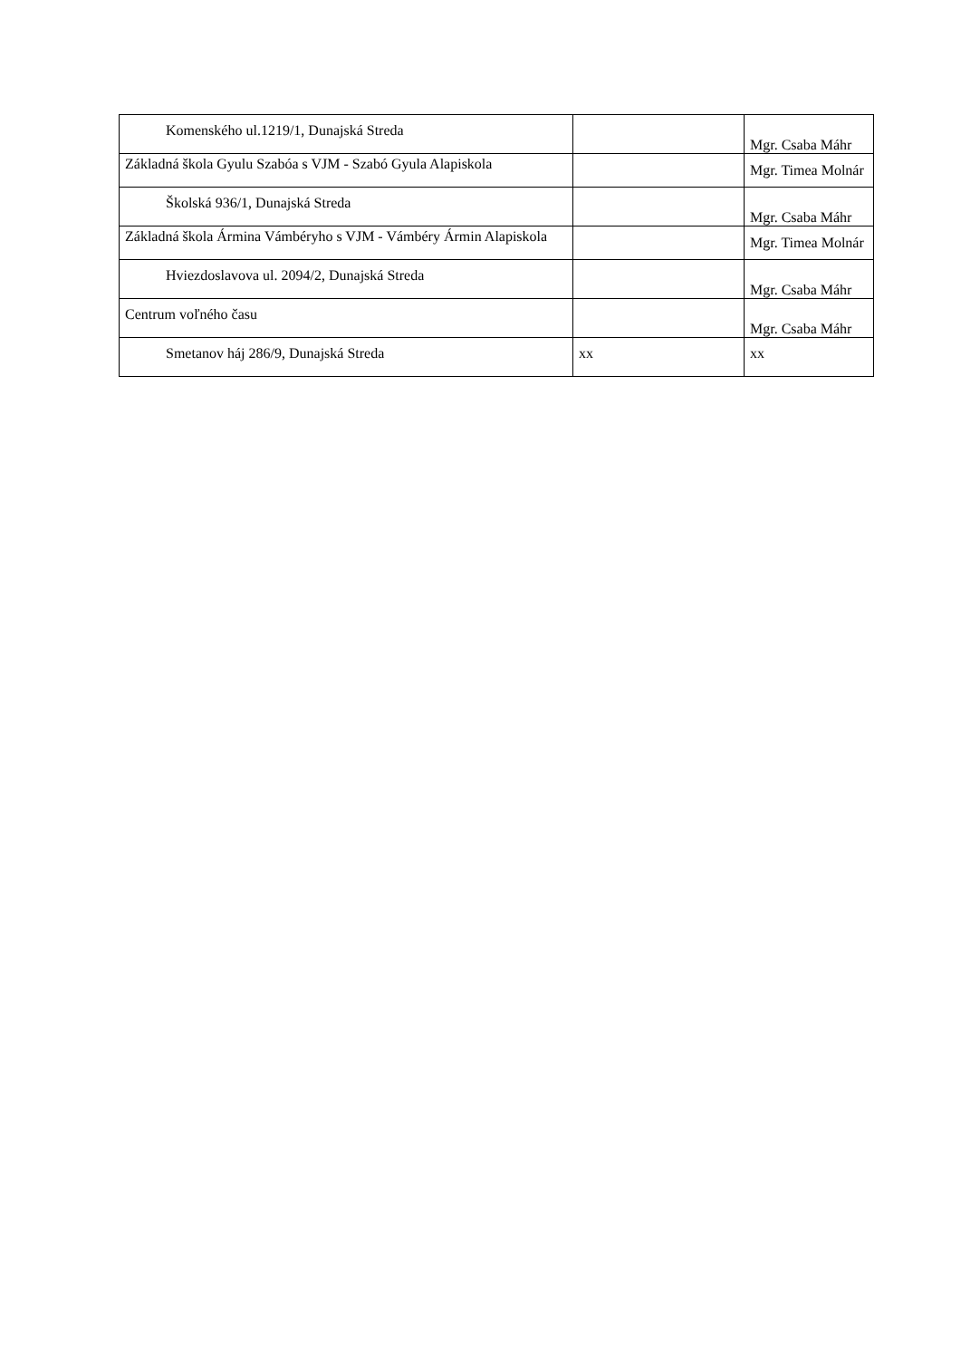| Komenského ul.1219/1, Dunajská Streda | | Mgr. Csaba Máhr |
| Základná škola Gyulu Szabóa s VJM - Szabó Gyula Alapiskola | | Mgr. Timea Molnár |
| Školská 936/1, Dunajská Streda | | Mgr. Csaba Máhr |
| Základná škola Ármina Vámbéryho s VJM - Vámbéry Ármin Alapiskola | | Mgr. Timea Molnár |
| Hviezdoslavova ul. 2094/2, Dunajská Streda | | Mgr. Csaba Máhr |
| Centrum voľného času | | Mgr. Csaba Máhr |
| Smetanov háj 286/9, Dunajská Streda | xx | xx |